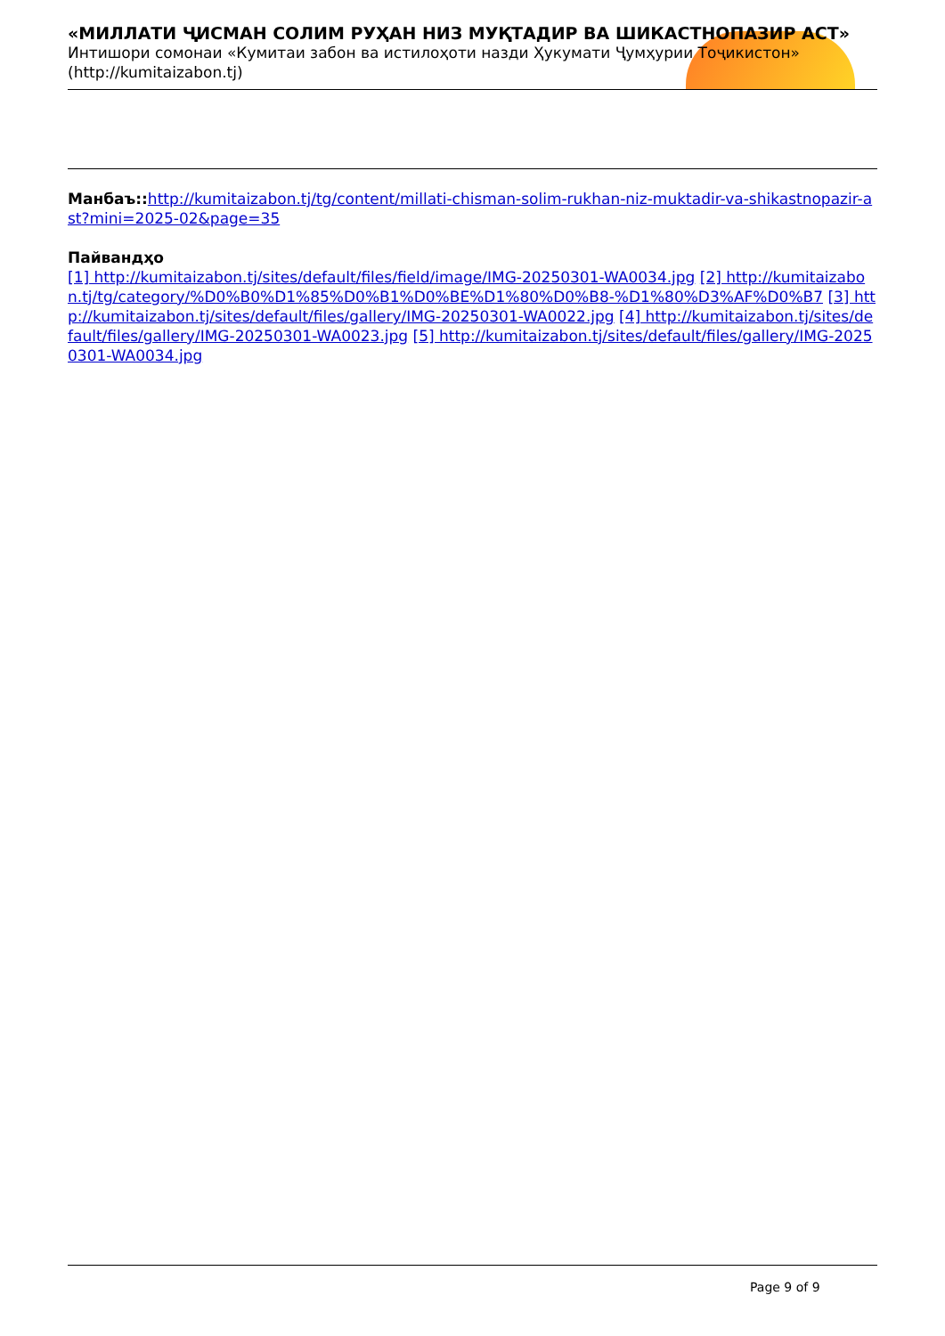«МИЛЛАТИ ҶИСМАН СОЛИМ РУҲАН НИЗ МУҚТАДИР ВА ШИКАСТНОПАЗИР АСТ»
Интишори сомонаи «Кумитаи забон ва истилоҳоти назди Ҳукумати Ҷумҳурии Тоҷикистон» (http://kumitaizabon.tj)
Манбаъ:: http://kumitaizabon.tj/tg/content/millati-chisman-solim-rukhan-niz-muktadir-va-shikastnopazir-ast?mini=2025-02&page=35
Пайвандҳо
[1] http://kumitaizabon.tj/sites/default/files/field/image/IMG-20250301-WA0034.jpg [2] http://kumitaizabon.tj/tg/category/%D0%B0%D1%85%D0%B1%D0%BE%D1%80%D0%B8-%D1%80%D3%AF%D0%B7 [3] http://kumitaizabon.tj/sites/default/files/gallery/IMG-20250301-WA0022.jpg [4] http://kumitaizabon.tj/sites/default/files/gallery/IMG-20250301-WA0023.jpg [5] http://kumitaizabon.tj/sites/default/files/gallery/IMG-20250301-WA0034.jpg
Page 9 of 9